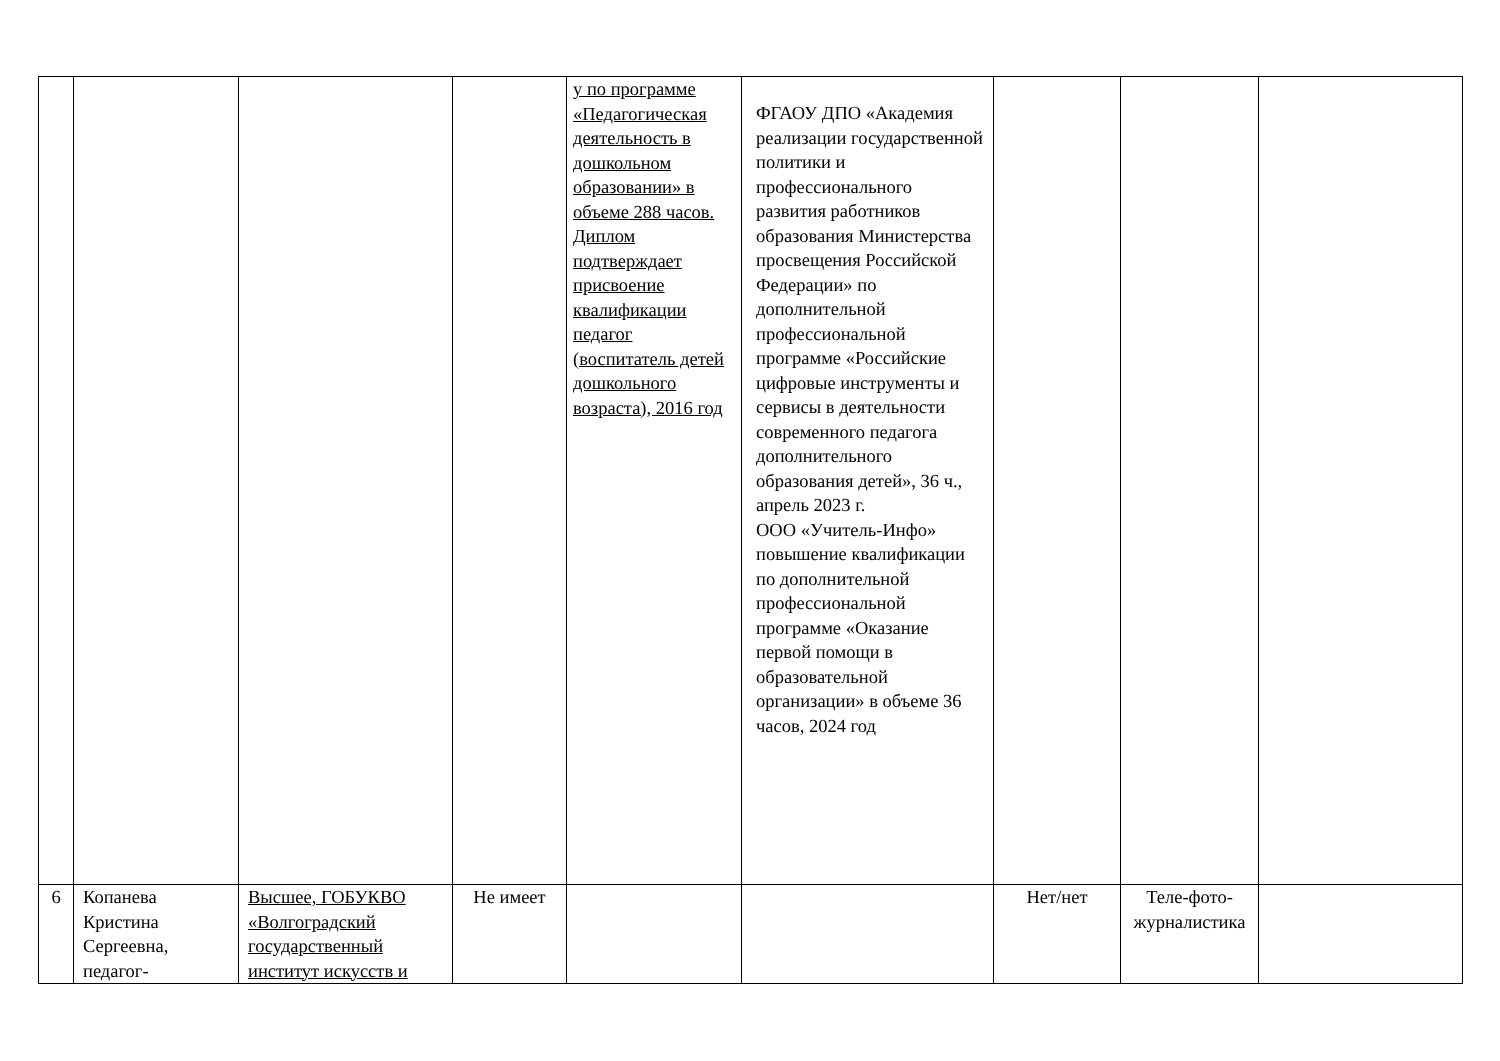| | | | | у по программе «Педагогическая деятельность в дошкольном образовании» в объеме 288 часов. Диплом подтверждает присвоение квалификации педагог (воспитатель детей дошкольного возраста), 2016 год | ФГАОУ ДПО «Академия реализации государственной политики и профессионального развития работников образования Министерства просвещения Российской Федерации» по дополнительной профессиональной программе «Российские цифровые инструменты и сервисы в деятельности современного педагога дополнительного образования детей», 36 ч., апрель 2023 г. ООО «Учитель-Инфо» повышение квалификации по дополнительной профессиональной программе «Оказание первой помощи в образовательной организации» в объеме 36 часов, 2024 год | | | |
| 6 | Копанева Кристина Сергеевна, педагог- | Высшее, ГОБУКВО «Волгоградский государственный институт искусств и | Не имеет | | | Нет/нет | Теле-фото-журналистика | |